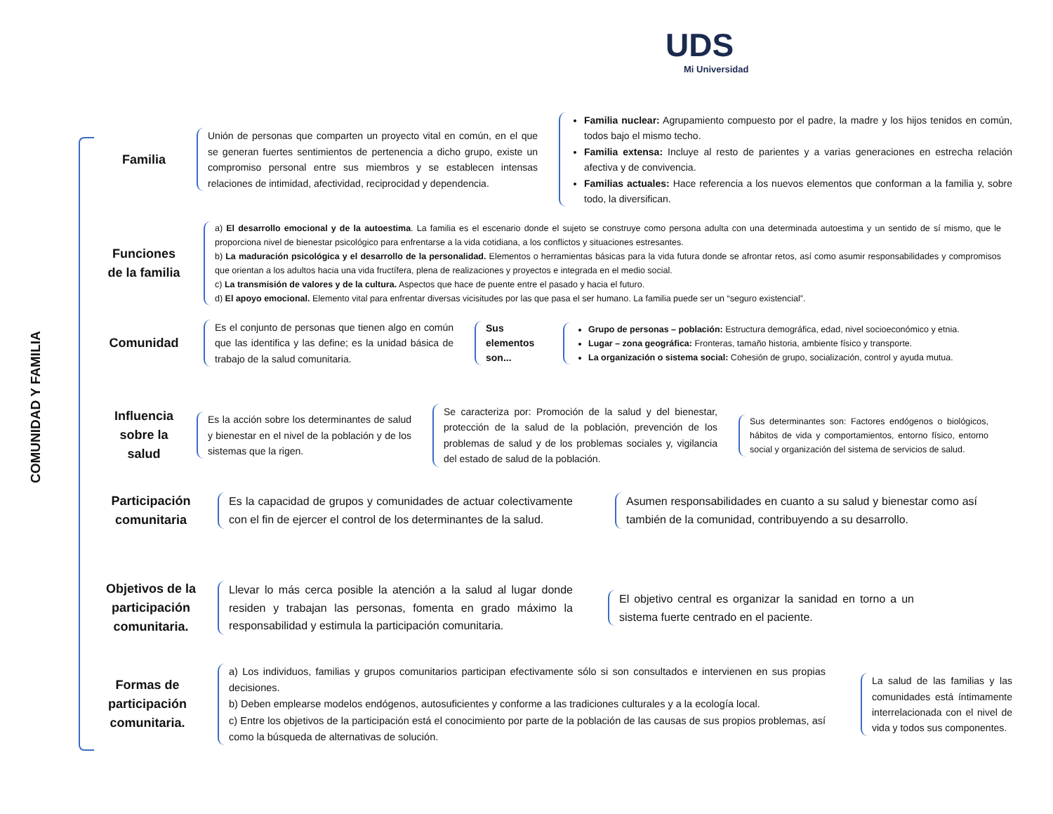UDS
Mi Universidad
COMUNIDAD Y FAMILIA
Familia
Unión de personas que comparten un proyecto vital en común, en el que se generan fuertes sentimientos de pertenencia a dicho grupo, existe un compromiso personal entre sus miembros y se establecen intensas relaciones de intimidad, afectividad, reciprocidad y dependencia.
Familia nuclear: Agrupamiento compuesto por el padre, la madre y los hijos tenidos en común, todos bajo el mismo techo.
Familia extensa: Incluye al resto de parientes y a varias generaciones en estrecha relación afectiva y de convivencia.
Familias actuales: Hace referencia a los nuevos elementos que conforman a la familia y, sobre todo, la diversifican.
Funciones de la familia
a) El desarrollo emocional y de la autoestima. La familia es el escenario donde el sujeto se construye como persona adulta con una determinada autoestima y un sentido de sí mismo, que le proporciona nivel de bienestar psicológico para enfrentarse a la vida cotidiana, a los conflictos y situaciones estresantes.
b) La maduración psicológica y el desarrollo de la personalidad. Elementos o herramientas básicas para la vida futura donde se afrontar retos, así como asumir responsabilidades y compromisos que orientan a los adultos hacia una vida fructífera, plena de realizaciones y proyectos e integrada en el medio social.
c) La transmisión de valores y de la cultura. Aspectos que hace de puente entre el pasado y hacia el futuro.
d) El apoyo emocional. Elemento vital para enfrentar diversas vicisitudes por las que pasa el ser humano. La familia puede ser un “seguro existencial”.
Comunidad
Es el conjunto de personas que tienen algo en común que las identifica y las define; es la unidad básica de trabajo de la salud comunitaria.
Sus elementos son...
Grupo de personas – población: Estructura demográfica, edad, nivel socioeconómico y etnia.
Lugar – zona geográfica: Fronteras, tamaño historia, ambiente físico y transporte.
La organización o sistema social: Cohesión de grupo, socialización, control y ayuda mutua.
Influencia sobre la salud
Es la acción sobre los determinantes de salud y bienestar en el nivel de la población y de los sistemas que la rigen.
Se caracteriza por: Promoción de la salud y del bienestar, protección de la salud de la población, prevención de los problemas de salud y de los problemas sociales y, vigilancia del estado de salud de la población.
Sus determinantes son: Factores endógenos o biológicos, hábitos de vida y comportamientos, entorno físico, entorno social y organización del sistema de servicios de salud.
Participación comunitaria
Es la capacidad de grupos y comunidades de actuar colectivamente con el fin de ejercer el control de los determinantes de la salud.
Asumen responsabilidades en cuanto a su salud y bienestar como así también de la comunidad, contribuyendo a su desarrollo.
Objetivos de la participación comunitaria.
Llevar lo más cerca posible la atención a la salud al lugar donde residen y trabajan las personas, fomenta en grado máximo la responsabilidad y estimula la participación comunitaria.
El objetivo central es organizar la sanidad en torno a un sistema fuerte centrado en el paciente.
Formas de participación comunitaria.
a) Los individuos, familias y grupos comunitarios participan efectivamente sólo si son consultados e intervienen en sus propias decisiones.
b) Deben emplearse modelos endógenos, autosuficientes y conforme a las tradiciones culturales y a la ecología local.
c) Entre los objetivos de la participación está el conocimiento por parte de la población de las causas de sus propios problemas, así como la búsqueda de alternativas de solución.
La salud de las familias y las comunidades está íntimamente interrelacionada con el nivel de vida y todos sus componentes.